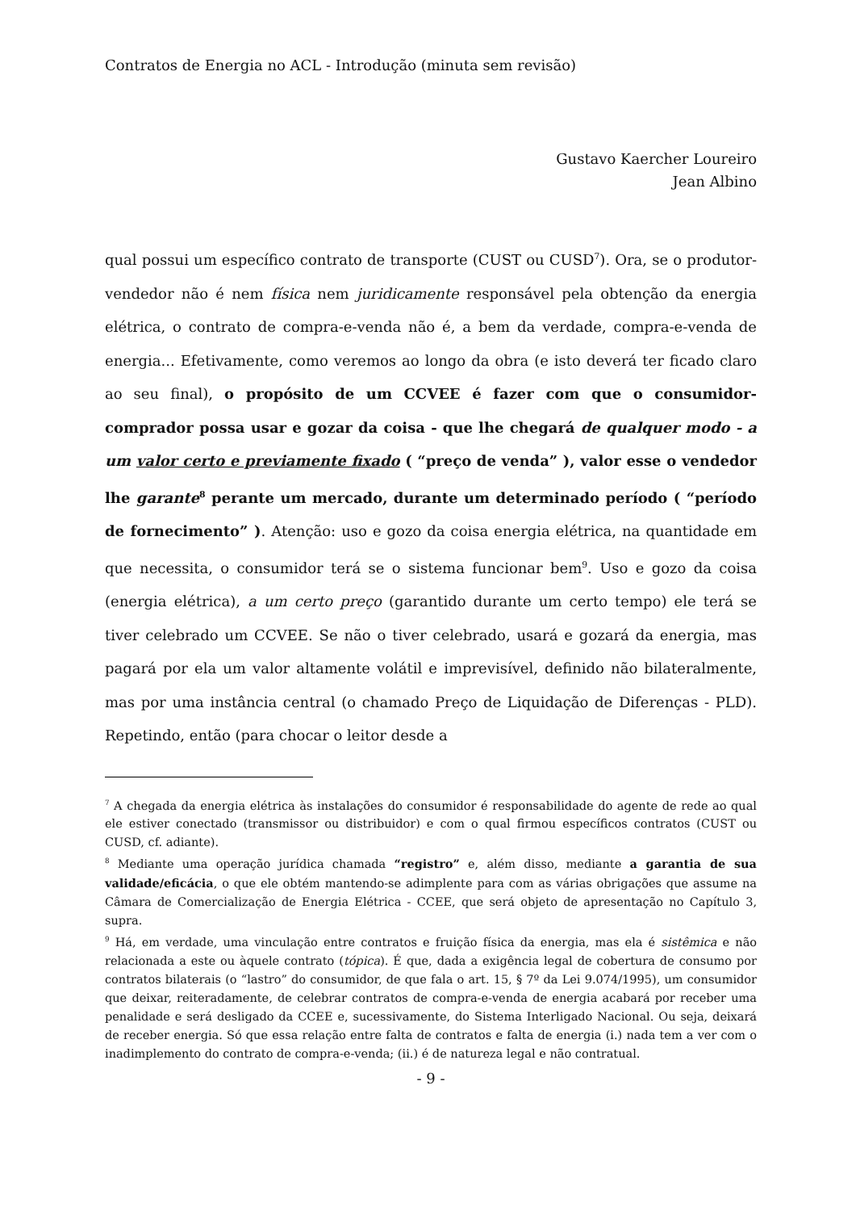Contratos de Energia no ACL - Introdução (minuta sem revisão)
Gustavo Kaercher Loureiro
Jean Albino
qual possui um específico contrato de transporte (CUST ou CUSD<sup>7</sup>). Ora, se o produtor-vendedor não é nem física nem juridicamente responsável pela obtenção da energia elétrica, o contrato de compra-e-venda não é, a bem da verdade, compra-e-venda de energia... Efetivamente, como veremos ao longo da obra (e isto deverá ter ficado claro ao seu final), o propósito de um CCVEE é fazer com que o consumidor-comprador possa usar e gozar da coisa - que lhe chegará de qualquer modo - a um valor certo e previamente fixado ( “preço de venda” ), valor esse o vendedor lhe garante<sup>8</sup> perante um mercado, durante um determinado período ( “período de fornecimento” ). Atenção: uso e gozo da coisa energia elétrica, na quantidade em que necessita, o consumidor terá se o sistema funcionar bem<sup>9</sup>. Uso e gozo da coisa (energia elétrica), a um certo preço (garantido durante um certo tempo) ele terá se tiver celebrado um CCVEE. Se não o tiver celebrado, usará e gozará da energia, mas pagará por ela um valor altamente volátil e imprevisível, definido não bilateralmente, mas por uma instância central (o chamado Preço de Liquidação de Diferenças - PLD). Repetindo, então (para chocar o leitor desde a
<sup>7</sup> A chegada da energia elétrica às instalações do consumidor é responsabilidade do agente de rede ao qual ele estiver conectado (transmissor ou distribuidor) e com o qual firmou específicos contratos (CUST ou CUSD, cf. adiante).
<sup>8</sup> Mediante uma operação jurídica chamada “registro” e, além disso, mediante a garantia de sua validade/eficácia, o que ele obtém mantendo-se adimplente para com as várias obrigações que assume na Câmara de Comercialização de Energia Elétrica - CCEE, que será objeto de apresentação no Capítulo 3, supra.
<sup>9</sup> Há, em verdade, uma vinculação entre contratos e fruição física da energia, mas ela é sistêmica e não relacionada a este ou àquele contrato (tópica). É que, dada a exigência legal de cobertura de consumo por contratos bilaterais (o “lastro” do consumidor, de que fala o art. 15, § 7º da Lei 9.074/1995), um consumidor que deixar, reiteradamente, de celebrar contratos de compra-e-venda de energia acabará por receber uma penalidade e será desligado da CCEE e, sucessivamente, do Sistema Interligado Nacional. Ou seja, deixará de receber energia. Só que essa relação entre falta de contratos e falta de energia (i.) nada tem a ver com o inadimplemento do contrato de compra-e-venda; (ii.) é de natureza legal e não contratual.
- 9 -